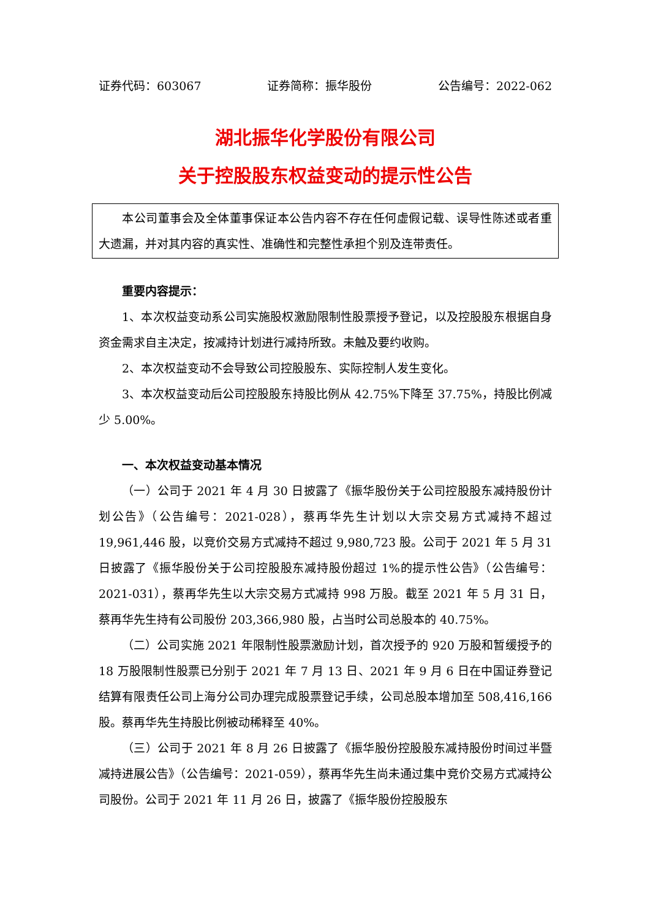证券代码：603067 证券简称：振华股份 公告编号：2022-062
湖北振华化学股份有限公司
关于控股股东权益变动的提示性公告
本公司董事会及全体董事保证本公告内容不存在任何虚假记载、误导性陈述或者重大遗漏，并对其内容的真实性、准确性和完整性承担个别及连带责任。
重要内容提示：
1、本次权益变动系公司实施股权激励限制性股票授予登记，以及控股股东根据自身资金需求自主决定，按减持计划进行减持所致。未触及要约收购。
2、本次权益变动不会导致公司控股股东、实际控制人发生变化。
3、本次权益变动后公司控股股东持股比例从 42.75%下降至 37.75%，持股比例减少 5.00%。
一、本次权益变动基本情况
（一）公司于 2021 年 4 月 30 日披露了《振华股份关于公司控股股东减持股份计划公告》（公告编号：2021-028），蔡再华先生计划以大宗交易方式减持不超过 19,961,446 股，以竞价交易方式减持不超过 9,980,723 股。公司于 2021 年 5 月 31 日披露了《振华股份关于公司控股股东减持股份超过 1%的提示性公告》（公告编号：2021-031），蔡再华先生以大宗交易方式减持 998 万股。截至 2021 年 5 月 31 日，蔡再华先生持有公司股份 203,366,980 股，占当时公司总股本的 40.75%。
（二）公司实施 2021 年限制性股票激励计划，首次授予的 920 万股和暂缓授予的 18 万股限制性股票已分别于 2021 年 7 月 13 日、2021 年 9 月 6 日在中国证券登记结算有限责任公司上海分公司办理完成股票登记手续，公司总股本增加至 508,416,166 股。蔡再华先生持股比例被动稀释至 40%。
（三）公司于 2021 年 8 月 26 日披露了《振华股份控股股东减持股份时间过半暨减持进展公告》（公告编号：2021-059），蔡再华先生尚未通过集中竞价交易方式减持公司股份。公司于 2021 年 11 月 26 日，披露了《振华股份控股股东